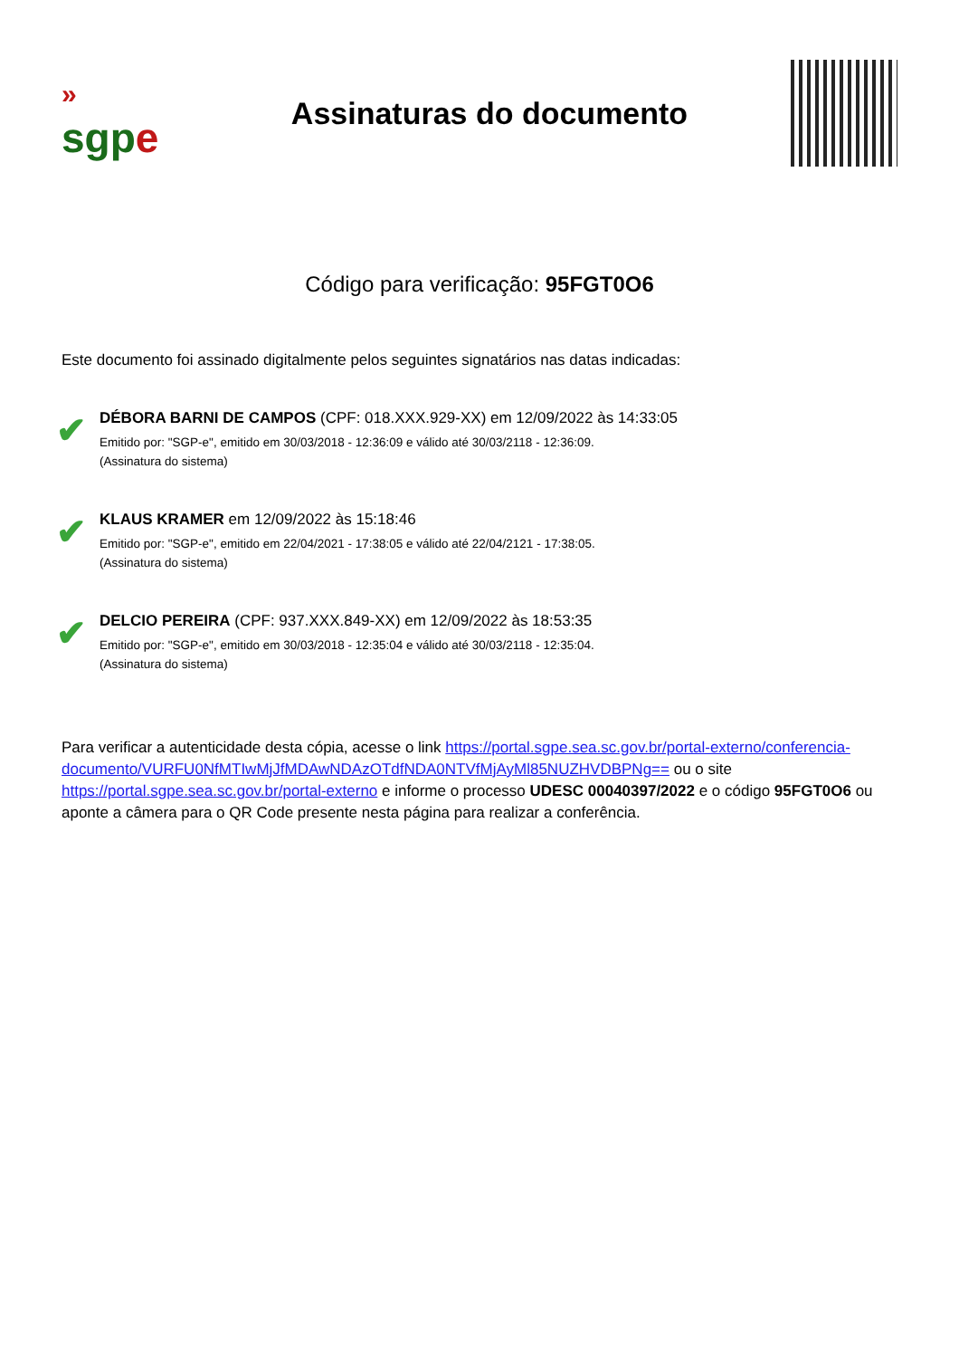»
sgp e
Assinaturas do documento
Código para verificação: 95FGT0O6
Este documento foi assinado digitalmente pelos seguintes signatários nas datas indicadas:
✔
DÉBORA BARNI DE CAMPOS (CPF: 018.XXX.929-XX) em 12/09/2022 às 14:33:05
Emitido por: "SGP-e", emitido em 30/03/2018 - 12:36:09 e válido até 30/03/2118 - 12:36:09.
(Assinatura do sistema)
✔
KLAUS KRAMER em 12/09/2022 às 15:18:46
Emitido por: "SGP-e", emitido em 22/04/2021 - 17:38:05 e válido até 22/04/2121 - 17:38:05.
(Assinatura do sistema)
✔
DELCIO PEREIRA (CPF: 937.XXX.849-XX) em 12/09/2022 às 18:53:35
Emitido por: "SGP-e", emitido em 30/03/2018 - 12:35:04 e válido até 30/03/2118 - 12:35:04.
(Assinatura do sistema)
Para verificar a autenticidade desta cópia, acesse o link https://portal.sgpe.sea.sc.gov.br/portal-externo/conferencia-documento/VURFU0NfMTIwMjJfMDAwNDAzOTdfNDA0NTVfMjAyMl85NUZHVDBPNg== ou o site https://portal.sgpe.sea.sc.gov.br/portal-externo e informe o processo UDESC 00040397/2022 e o código 95FGT0O6 ou aponte a câmera para o QR Code presente nesta página para realizar a conferência.